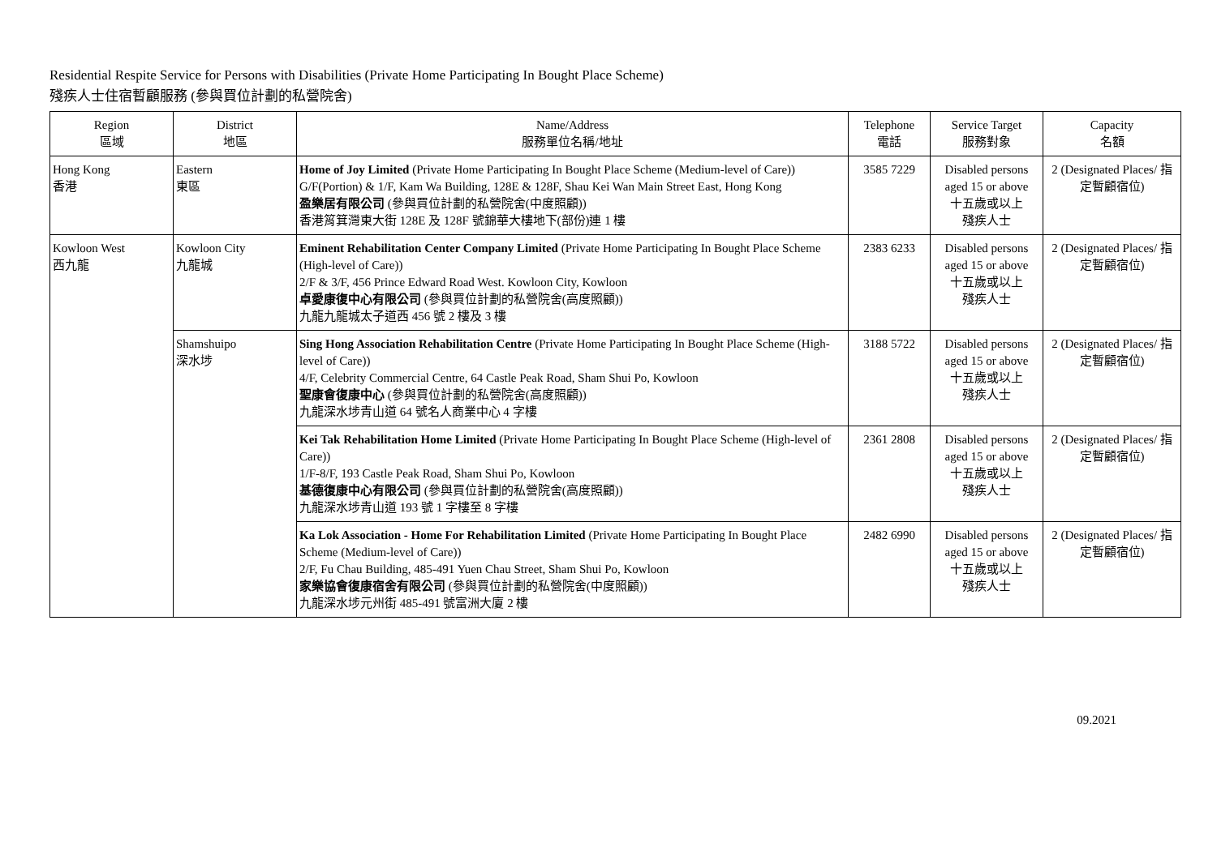Residential Respite Service for Persons with Disabilities (Private Home Participating In Bought Place Scheme)
殘疾人士住宿暫顧服務 (參與買位計劃的私營院舍)
| Region 區域 | District 地區 | Name/Address 服務單位名稱/地址 | Telephone 電話 | Service Target 服務對象 | Capacity 名額 |
| --- | --- | --- | --- | --- | --- |
| Hong Kong 香港 | Eastern 東區 | Home of Joy Limited (Private Home Participating In Bought Place Scheme (Medium-level of Care)) G/F(Portion) & 1/F, Kam Wa Building, 128E & 128F, Shau Kei Wan Main Street East, Hong Kong 盈樂居有限公司 (參與買位計劃的私營院舍(中度照顧)) 香港筲箕灣東大街 128E 及 128F 號錦華大樓地下(部份)連 1 樓 | 3585 7229 | Disabled persons aged 15 or above 十五歲或以上 殘疾人士 | 2 (Designated Places/ 指定暫顧宿位) |
| Kowloon West 西九龍 | Kowloon City 九龍城 | Eminent Rehabilitation Center Company Limited (Private Home Participating In Bought Place Scheme (High-level of Care)) 2/F & 3/F, 456 Prince Edward Road West. Kowloon City, Kowloon 卓愛康復中心有限公司 (參與買位計劃的私營院舍(高度照顧)) 九龍九龍城太子道西 456 號 2 樓及 3 樓 | 2383 6233 | Disabled persons aged 15 or above 十五歲或以上 殘疾人士 | 2 (Designated Places/ 指定暫顧宿位) |
| | Shamshuipo 深水埗 | Sing Hong Association Rehabilitation Centre (Private Home Participating In Bought Place Scheme (High-level of Care)) 4/F, Celebrity Commercial Centre, 64 Castle Peak Road, Sham Shui Po, Kowloon 聖康會復康中心 (參與買位計劃的私營院舍(高度照顧)) 九龍深水埗青山道 64 號名人商業中心 4 字樓 | 3188 5722 | Disabled persons aged 15 or above 十五歲或以上 殘疾人士 | 2 (Designated Places/ 指定暫顧宿位) |
| | | Kei Tak Rehabilitation Home Limited (Private Home Participating In Bought Place Scheme (High-level of Care)) 1/F-8/F, 193 Castle Peak Road, Sham Shui Po, Kowloon 基德復康中心有限公司 (參與買位計劃的私營院舍(高度照顧)) 九龍深水埗青山道 193 號 1 字樓至 8 字樓 | 2361 2808 | Disabled persons aged 15 or above 十五歲或以上 殘疾人士 | 2 (Designated Places/ 指定暫顧宿位) |
| | | Ka Lok Association - Home For Rehabilitation Limited (Private Home Participating In Bought Place Scheme (Medium-level of Care)) 2/F, Fu Chau Building, 485-491 Yuen Chau Street, Sham Shui Po, Kowloon 家樂協會復康宿舍有限公司 (參與買位計劃的私營院舍(中度照顧)) 九龍深水埗元州街 485-491 號富洲大廈 2 樓 | 2482 6990 | Disabled persons aged 15 or above 十五歲或以上 殘疾人士 | 2 (Designated Places/ 指定暫顧宿位) |
09.2021